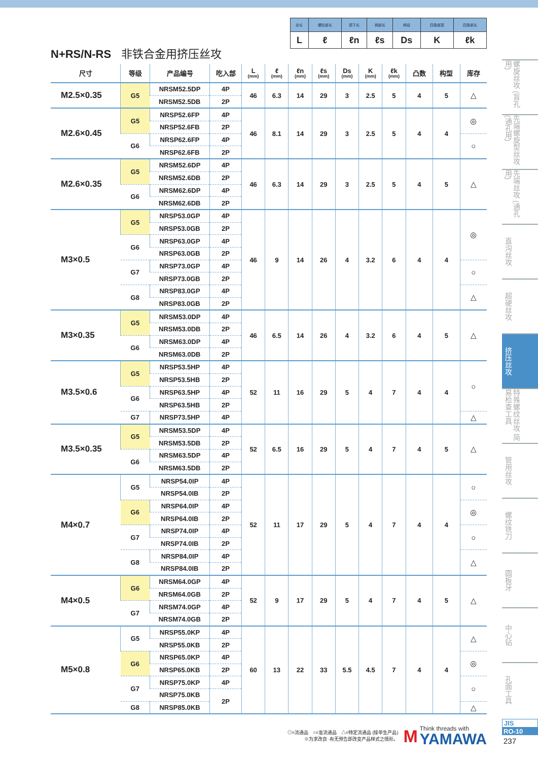| 全长 | 螺纹部长 | 颈下长 | 柄部长 | 柄径 | 四角部宽 | 四角部长 |
| L | ℓ | ℓn | ℓs | Ds | K | ℓk |
N+RS/N-RS 非铁合金用挤压丝攻
| 尺寸 | 等级 | 产品编号 | 吃入部 | L (mm) | ℓ (mm) | ℓn (mm) | ℓs (mm) | Ds (mm) | K (mm) | ℓk (mm) | 凸数 | 构型 | 库存 |
| --- | --- | --- | --- | --- | --- | --- | --- | --- | --- | --- | --- | --- | --- |
| M2.5×0.35 | G5 | NRSM52.5DP | 4P | 46 | 6.3 | 14 | 29 | 3 | 2.5 | 5 | 4 | 5 | △ |
| | | NRSM52.5DB | 2P | | | | | | | | | | |
| M2.6×0.45 | G5 | NRSP52.6FP | 4P | 46 | 8.1 | 14 | 29 | 3 | 2.5 | 5 | 4 | 4 | ◎ |
| | | NRSP52.6FB | 2P | | | | | | | | | | |
| | G6 | NRSP62.6FP | 4P | | | | | | | | | | ○ |
| | | NRSP62.6FB | 2P | | | | | | | | | | |
| M2.6×0.35 | G5 | NRSM52.6DP | 4P | 46 | 6.3 | 14 | 29 | 3 | 2.5 | 5 | 4 | 5 | △ |
| | | NRSM52.6DB | 2P | | | | | | | | | | |
| | G6 | NRSM62.6DP | 4P | | | | | | | | | | |
| | | NRSM62.6DB | 2P | | | | | | | | | | |
| M3×0.5 | G5 | NRSP53.0GP | 4P | 46 | 9 | 14 | 26 | 4 | 3.2 | 6 | 4 | 4 | ◎ |
| | | NRSP53.0GB | 2P | | | | | | | | | | |
| | G6 | NRSP63.0GP | 4P | | | | | | | | | | |
| | | NRSP63.0GB | 2P | | | | | | | | | | |
| | G7 | NRSP73.0GP | 4P | | | | | | | | | | ○ |
| | | NRSP73.0GB | 2P | | | | | | | | | | |
| | G8 | NRSP83.0GP | 4P | | | | | | | | | | △ |
| | | NRSP83.0GB | 2P | | | | | | | | | | |
| M3×0.35 | G5 | NRSM53.0DP | 4P | 46 | 6.5 | 14 | 26 | 4 | 3.2 | 6 | 4 | 5 | △ |
| | | NRSM53.0DB | 2P | | | | | | | | | | |
| | G6 | NRSM63.0DP | 4P | | | | | | | | | | |
| | | NRSM63.0DB | 2P | | | | | | | | | | |
| M3.5×0.6 | G5 | NRSP53.5HP | 4P | 52 | 11 | 16 | 29 | 5 | 4 | 7 | 4 | 4 | ○ |
| | | NRSP53.5HB | 2P | | | | | | | | | | |
| | G6 | NRSP63.5HP | 4P | | | | | | | | | | |
| | | NRSP63.5HB | 2P | | | | | | | | | | |
| | G7 | NRSP73.5HP | 4P | | | | | | | | | | △ |
| M3.5×0.35 | G5 | NRSM53.5DP | 4P | 52 | 6.5 | 16 | 29 | 5 | 4 | 7 | 4 | 5 | △ |
| | | NRSM53.5DB | 2P | | | | | | | | | | |
| | G6 | NRSM63.5DP | 4P | | | | | | | | | | |
| | | NRSM63.5DB | 2P | | | | | | | | | | |
| M4×0.7 | G5 | NRSP54.0IP | 4P | 52 | 11 | 17 | 29 | 5 | 4 | 7 | 4 | 4 | ○ |
| | | NRSP54.0IB | 2P | | | | | | | | | | |
| | G6 | NRSP64.0IP | 4P | | | | | | | | | | ◎ |
| | | NRSP64.0IB | 2P | | | | | | | | | | |
| | G7 | NRSP74.0IP | 4P | | | | | | | | | | ○ |
| | | NRSP74.0IB | 2P | | | | | | | | | | |
| | G8 | NRSP84.0IP | 4P | | | | | | | | | | △ |
| | | NRSP84.0IB | 2P | | | | | | | | | | |
| M4×0.5 | G6 | NRSM64.0GP | 4P | 52 | 9 | 17 | 29 | 5 | 4 | 7 | 4 | 5 | △ |
| | | NRSM64.0GB | 2P | | | | | | | | | | |
| | G7 | NRSM74.0GP | 4P | | | | | | | | | | |
| | | NRSM74.0GB | 2P | | | | | | | | | | |
| M5×0.8 | G5 | NRSP55.0KP | 4P | 60 | 13 | 22 | 33 | 5.5 | 4.5 | 7 | 4 | 4 | △ |
| | | NRSP55.0KB | 2P | | | | | | | | | | |
| | G6 | NRSP65.0KP | 4P | | | | | | | | | | ◎ |
| | | NRSP65.0KB | 2P | | | | | | | | | | |
| | G7 | NRSP75.0KP | 4P | | | | | | | | | | ○ |
| | | NRSP75.0KB | 2P | | | | | | | | | | |
| | G8 | NRSP85.0KB | | | | | | | | | | | △ |
◎=流通品　○=准流通品　△=特定流通品 (接单生产品)
※为求改良 ·有无预告即改变产品样式之情形。
M
Think threads with
YAMAWA
螺旋丝攻 (盲孔用)
先端螺旋型丝攻 (通孔用)
先端丝攻 (通孔用)
直沟丝攻
超硬丝攻
挤压丝攻
特殊螺纹丝攻 简易检查工具
管用丝攻
螺纹铣刀
圆板牙
中心钻
孔面工具
JIS
RO-10
237